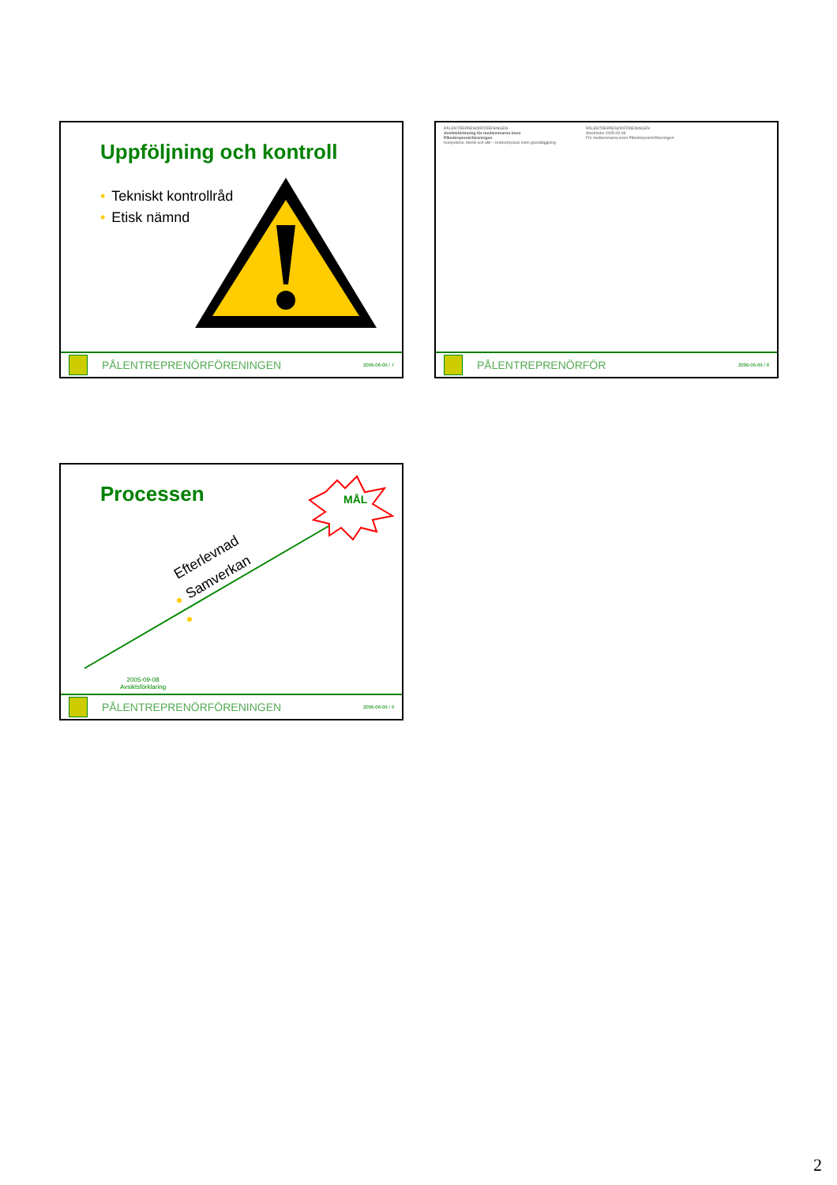Uppföljning och kontroll
• Tekniskt kontrollråd
• Etisk nämnd
PÅLENTREPRENÖRFÖRENINGEN
2006-06-09 / 7
PÅLENTREPRENÖRFÖRENINGEN
Avsiktsförklaring för medlemmarna inom Pålentreprenörföreningen
Kompetens, teknik och etik – branschpraxis inom grundläggning
PÅLENTREPRENÖRFÖRENINGEN
Stockholm 2005-09-08
För medlemmarna inom Pålentreprenörföreningen:
PÅLENTREPRENÖRFÖR
2006-06-09 / 8
Processen
MÅL
Efterlevnad
Samverkan
2005-09-08
Avsiktsförklaring
PÅLENTREPRENÖRFÖRENINGEN
2006-06-09 / 9
2